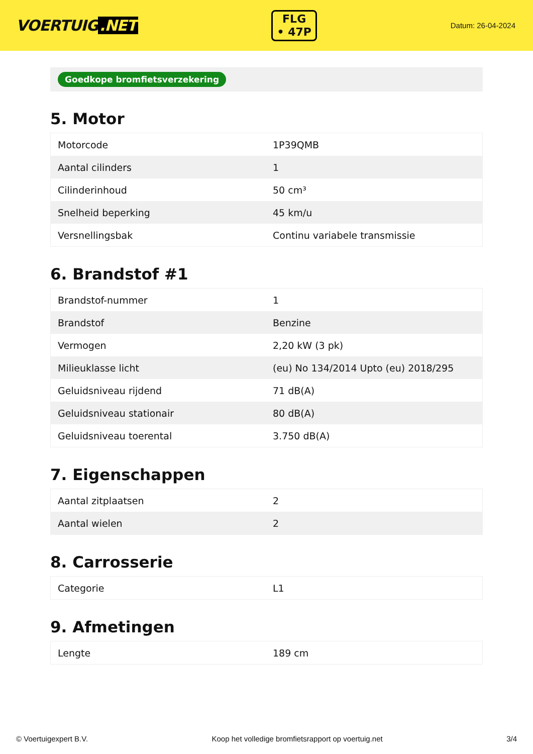VOERTUIG.NET
FLG
• 47P
Datum: 26-04-2024
Goedkope bromfietsverzekering
5. Motor
| Motorcode | 1P39QMB |
| Aantal cilinders | 1 |
| Cilinderinhoud | 50 cm³ |
| Snelheid beperking | 45 km/u |
| Versnellingsbak | Continu variabele transmissie |
6. Brandstof #1
| Brandstof-nummer | 1 |
| Brandstof | Benzine |
| Vermogen | 2,20 kW (3 pk) |
| Milieuklasse licht | (eu) No 134/2014 Upto (eu) 2018/295 |
| Geluidsniveau rijdend | 71 dB(A) |
| Geluidsniveau stationair | 80 dB(A) |
| Geluidsniveau toerental | 3.750 dB(A) |
7. Eigenschappen
| Aantal zitplaatsen | 2 |
| Aantal wielen | 2 |
8. Carrosserie
| Categorie | L1 |
9. Afmetingen
| Lengte | 189 cm |
© Voertuigexpert B.V. Koop het volledige bromfietsrapport op voertuig.net 3/4